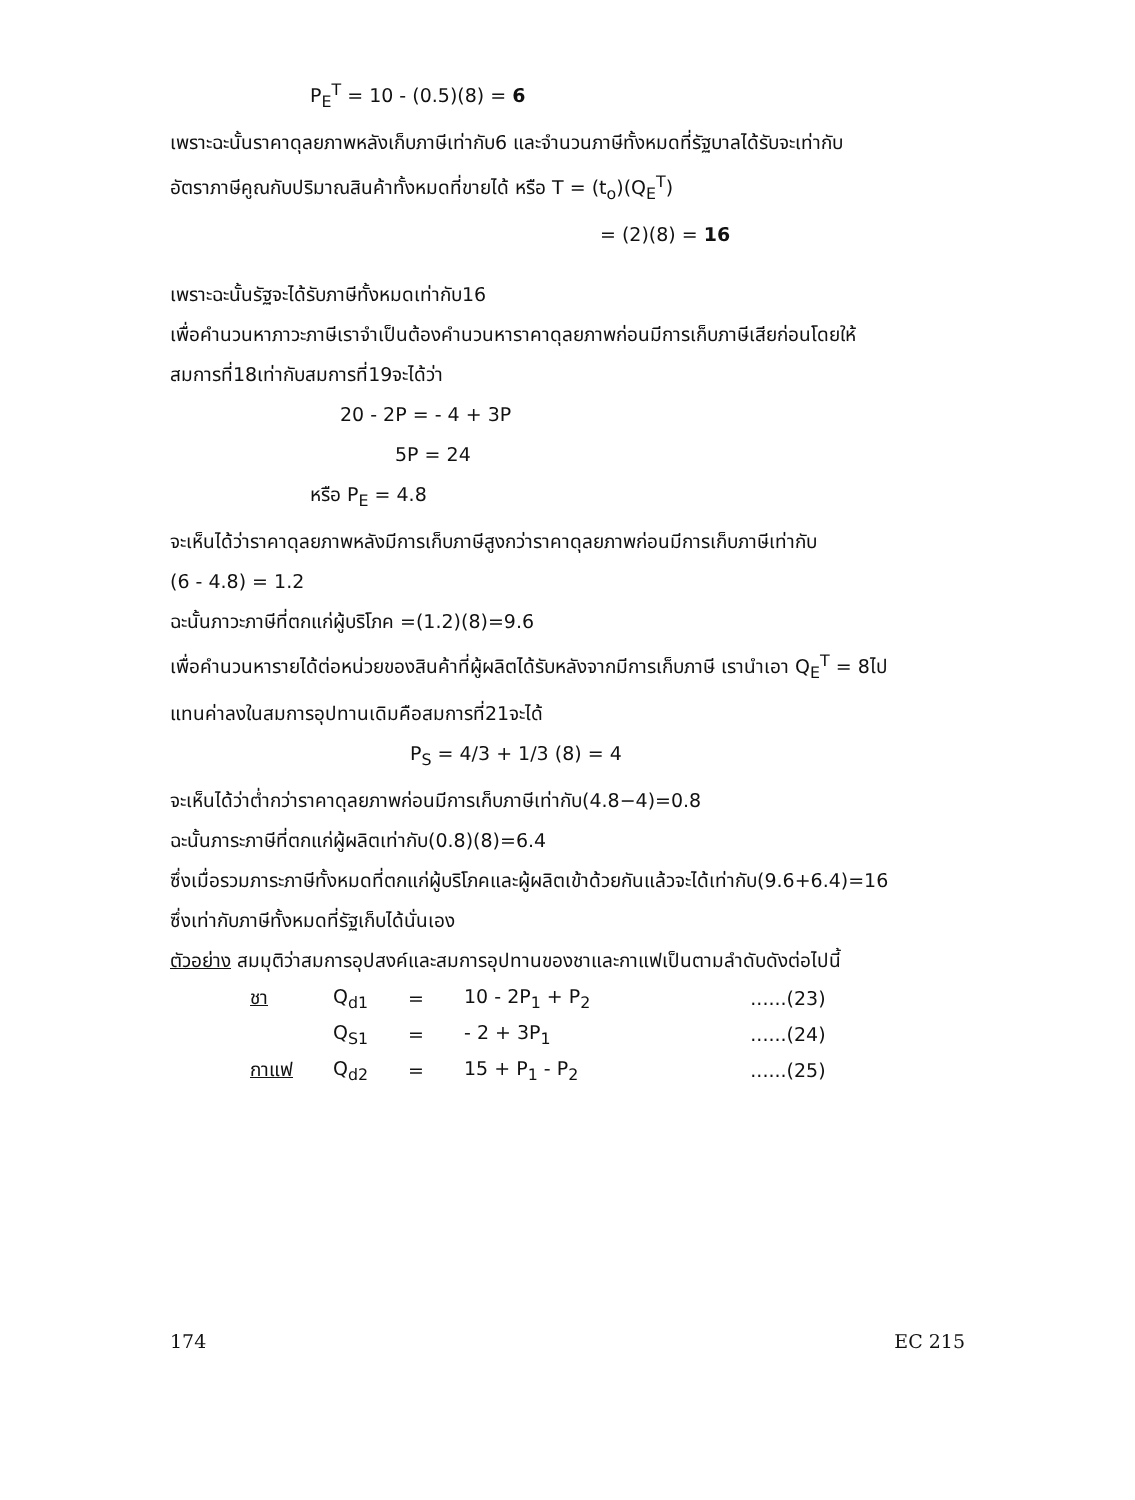P<sub>E</sub><sup>T</sup> = 10 - (0.5)(8) = 6
เพราะฉะนั้นราคาดุลยภาพหลังเก็บภาษีเท่ากับ6 และจำนวนภาษีทั้งหมดที่รัฐบาลได้รับจะเท่ากับ
อัตราภาษีคูณกับปริมาณสินค้าทั้งหมดที่ขายได้ หรือ T = (t<sub>o</sub>)(Q<sub>E</sub><sup>T</sup>)
= (2)(8) = 16
เพราะฉะนั้นรัฐจะได้รับภาษีทั้งหมดเท่ากับ16
เพื่อคำนวนหาภาวะภาษีเราจำเป็นต้องคำนวนหาราคาดุลยภาพก่อนมีการเก็บภาษีเสียก่อนโดยให้
สมการที่18เท่ากับสมการที่19จะได้ว่า
20 - 2P = - 4 + 3P
5P = 24
หรือ P<sub>E</sub> = 4.8
จะเห็นได้ว่าราคาดุลยภาพหลังมีการเก็บภาษีสูงกว่าราคาดุลยภาพก่อนมีการเก็บภาษีเท่ากับ
(6 - 4.8) = 1.2
ฉะนั้นภาวะภาษีที่ตกแก่ผู้บริโภค =(1.2)(8)=9.6
เพื่อคำนวนหารายได้ต่อหน่วยของสินค้าที่ผู้ผลิตได้รับหลังจากมีการเก็บภาษี เรานำเอา Q<sub>E</sub><sup>T</sup> = 8ไป
แทนค่าลงในสมการอุปทานเดิมคือสมการที่21จะได้
P<sub>S</sub> = 4/3 + 1/3 (8) = 4
จะเห็นได้ว่าต่ำกว่าราคาดุลยภาพก่อนมีการเก็บภาษีเท่ากับ(4.8−4)=0.8
ฉะนั้นภาระภาษีที่ตกแก่ผู้ผลิตเท่ากับ(0.8)(8)=6.4
ซึ่งเมื่อรวมภาระภาษีทั้งหมดที่ตกแก่ผู้บริโภคและผู้ผลิตเข้าด้วยกันแล้วจะได้เท่ากับ(9.6+6.4)=16
ซึ่งเท่ากับภาษีทั้งหมดที่รัฐเก็บได้นั่นเอง
ตัวอย่าง สมมุติว่าสมการอุปสงค์และสมการอุปทานของชาและกาแฟเป็นตามลำดับดังต่อไปนี้
| ชา | Q<sub>d1</sub> | = | 10 - 2P<sub>1</sub> + P<sub>2</sub> | ......(23) |
| | Q<sub>S1</sub> | = | - 2 + 3P<sub>1</sub> | ......(24) |
| กาแฟ | Q<sub>d2</sub> | = | 15 + P<sub>1</sub> - P<sub>2</sub> | ......(25) |
174 EC 215